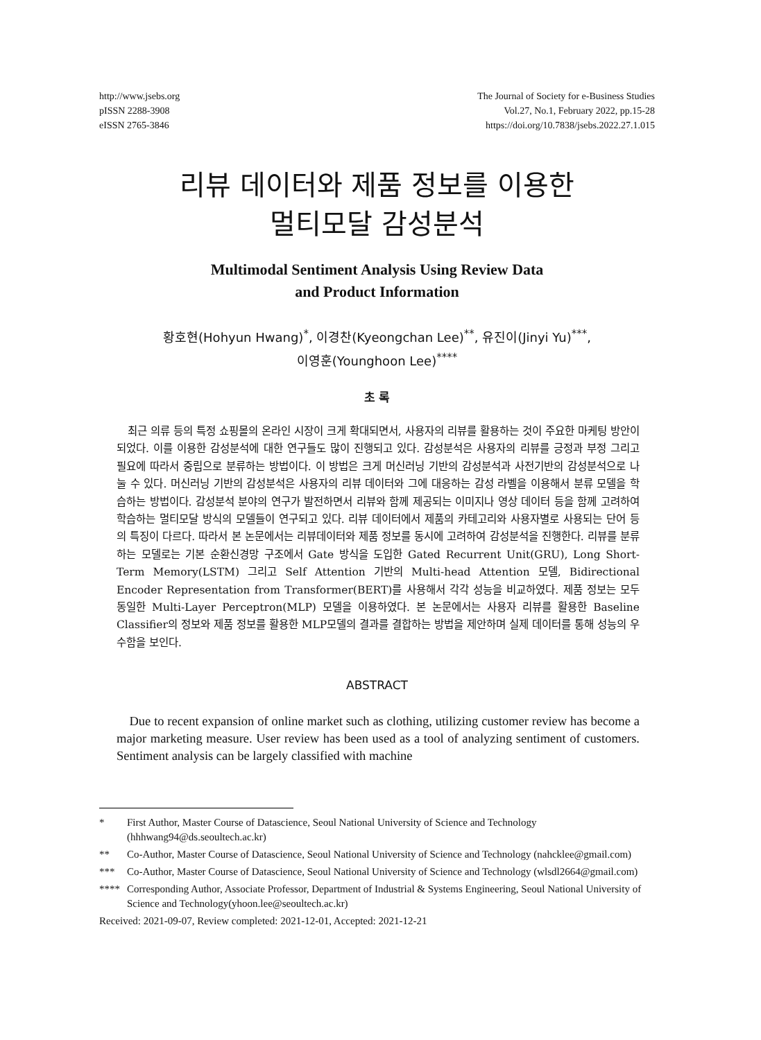http://www.jsebs.org
pISSN 2288-3908
eISSN 2765-3846
The Journal of Society for e-Business Studies
Vol.27, No.1, February 2022, pp.15-28
https://doi.org/10.7838/jsebs.2022.27.1.015
리뷰 데이터와 제품 정보를 이용한
멀티모달 감성분석
Multimodal Sentiment Analysis Using Review Data
and Product Information
황호현(Hohyun Hwang)<sup>*</sup>, 이경찬(Kyeongchan Lee)<sup>**</sup>, 유진이(Jinyi Yu)<sup>***</sup>,
이영훈(Younghoon Lee)<sup>****</sup>
초 록
최근 의류 등의 특정 쇼핑몰의 온라인 시장이 크게 확대되면서, 사용자의 리뷰를 활용하는 것이 주요한 마케팅 방안이 되었다. 이를 이용한 감성분석에 대한 연구들도 많이 진행되고 있다. 감성분석은 사용자의 리뷰를 긍정과 부정 그리고 필요에 따라서 중립으로 분류하는 방법이다. 이 방법은 크게 머신러닝 기반의 감성분석과 사전기반의 감성분석으로 나눌 수 있다. 머신러닝 기반의 감성분석은 사용자의 리뷰 데이터와 그에 대응하는 감성 라벨을 이용해서 분류 모델을 학습하는 방법이다. 감성분석 분야의 연구가 발전하면서 리뷰와 함께 제공되는 이미지나 영상 데이터 등을 함께 고려하여 학습하는 멀티모달 방식의 모델들이 연구되고 있다. 리뷰 데이터에서 제품의 카테고리와 사용자별로 사용되는 단어 등의 특징이 다르다. 따라서 본 논문에서는 리뷰데이터와 제품 정보를 동시에 고려하여 감성분석을 진행한다. 리뷰를 분류하는 모델로는 기본 순환신경망 구조에서 Gate 방식을 도입한 Gated Recurrent Unit(GRU), Long Short-Term Memory(LSTM) 그리고 Self Attention 기반의 Multi-head Attention 모델, Bidirectional Encoder Representation from Transformer(BERT)를 사용해서 각각 성능을 비교하였다. 제품 정보는 모두 동일한 Multi-Layer Perceptron(MLP) 모델을 이용하였다. 본 논문에서는 사용자 리뷰를 활용한 Baseline Classifier의 정보와 제품 정보를 활용한 MLP모델의 결과를 결합하는 방법을 제안하며 실제 데이터를 통해 성능의 우수함을 보인다.
ABSTRACT
Due to recent expansion of online market such as clothing, utilizing customer review has become a major marketing measure. User review has been used as a tool of analyzing sentiment of customers. Sentiment analysis can be largely classified with machine
* First Author, Master Course of Datascience, Seoul National University of Science and Technology (hhhwang94@ds.seoultech.ac.kr)
** Co-Author, Master Course of Datascience, Seoul National University of Science and Technology (nahcklee@gmail.com)
*** Co-Author, Master Course of Datascience, Seoul National University of Science and Technology (wlsdl2664@gmail.com)
**** Corresponding Author, Associate Professor, Department of Industrial & Systems Engineering, Seoul National University of Science and Technology(yhoon.lee@seoultech.ac.kr)
Received: 2021-09-07, Review completed: 2021-12-01, Accepted: 2021-12-21